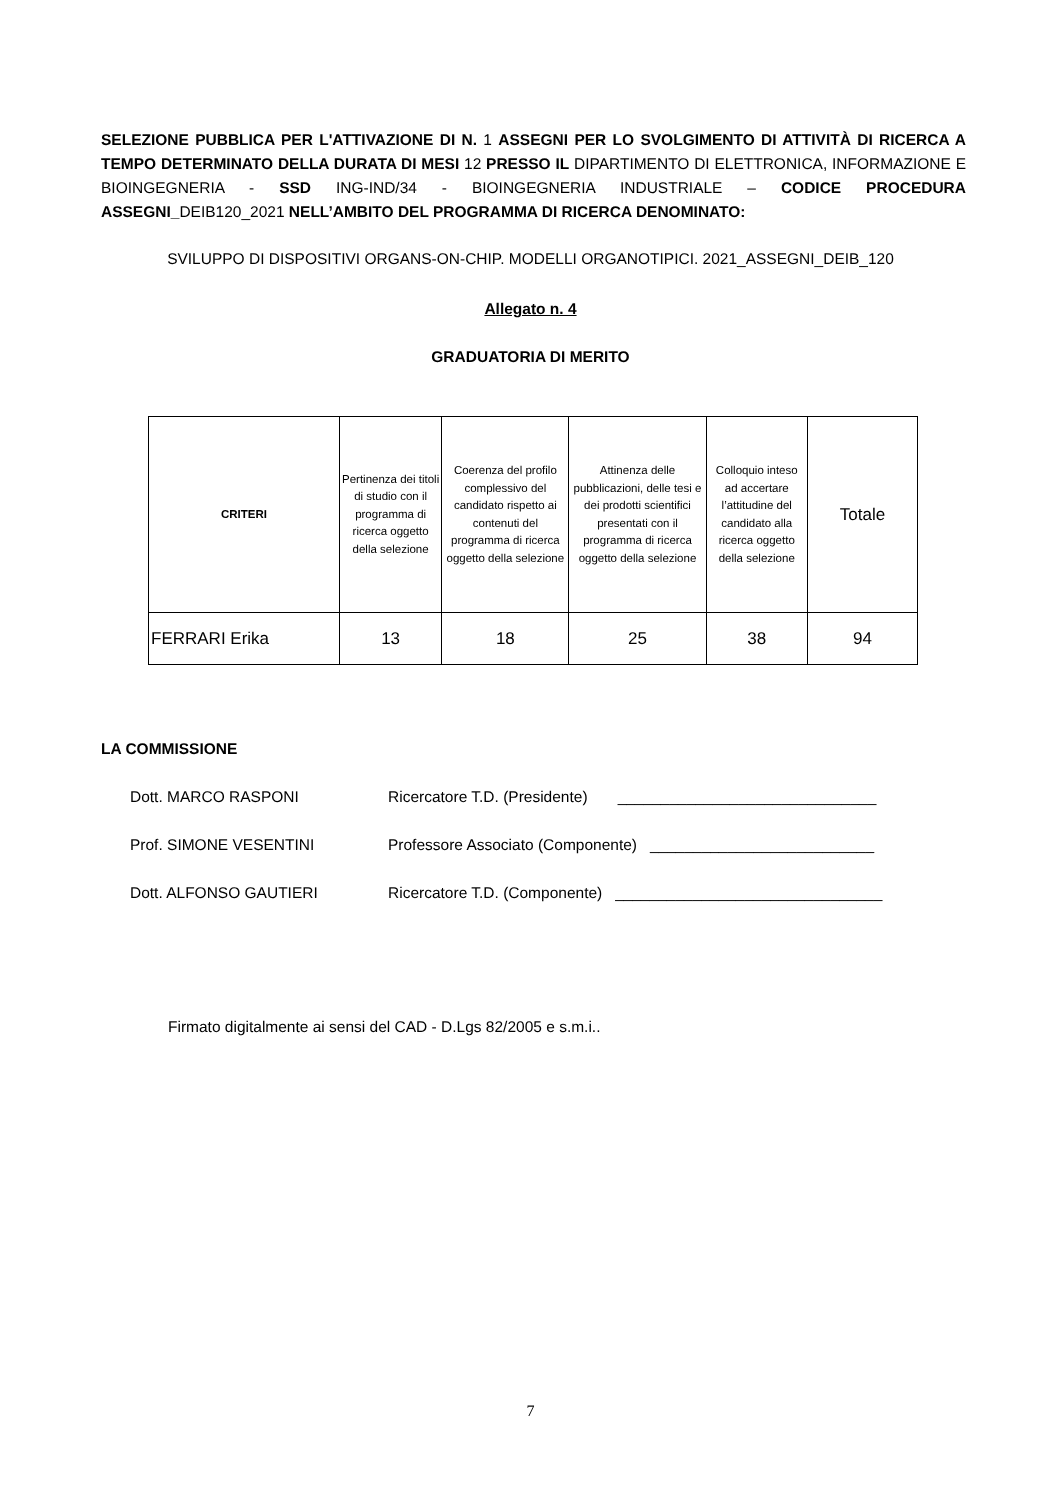SELEZIONE PUBBLICA PER L'ATTIVAZIONE DI N. 1 ASSEGNI PER LO SVOLGIMENTO DI ATTIVITÀ DI RICERCA A TEMPO DETERMINATO DELLA DURATA DI MESI 12 PRESSO IL DIPARTIMENTO DI ELETTRONICA, INFORMAZIONE E BIOINGEGNERIA - SSD ING-IND/34 - BIOINGEGNERIA INDUSTRIALE – CODICE PROCEDURA ASSEGNI_DEIB120_2021 NELL’AMBITO DEL PROGRAMMA DI RICERCA DENOMINATO:
SVILUPPO DI DISPOSITIVI ORGANS-ON-CHIP. MODELLI ORGANOTIPICI. 2021_ASSEGNI_DEIB_120
Allegato n. 4
GRADUATORIA DI MERITO
| CRITERI | Pertinenza dei titoli di studio con il programma di ricerca oggetto della selezione | Coerenza del profilo complessivo del candidato rispetto ai contenuti del programma di ricerca oggetto della selezione | Attinenza delle pubblicazioni, delle tesi e dei prodotti scientifici presentati con il programma di ricerca oggetto della selezione | Colloquio inteso ad accertare l’attitudine del candidato alla ricerca oggetto della selezione | Totale |
| --- | --- | --- | --- | --- | --- |
| FERRARI Erika | 13 | 18 | 25 | 38 | 94 |
LA COMMISSIONE
Dott. MARCO RASPONI Ricercatore T.D. (Presidente) ______________________________
Prof. SIMONE VESENTINI Professore Associato (Componente) __________________________
Dott. ALFONSO GAUTIERI Ricercatore T.D. (Componente) _______________________________
Firmato digitalmente ai sensi del CAD - D.Lgs 82/2005 e s.m.i..
7